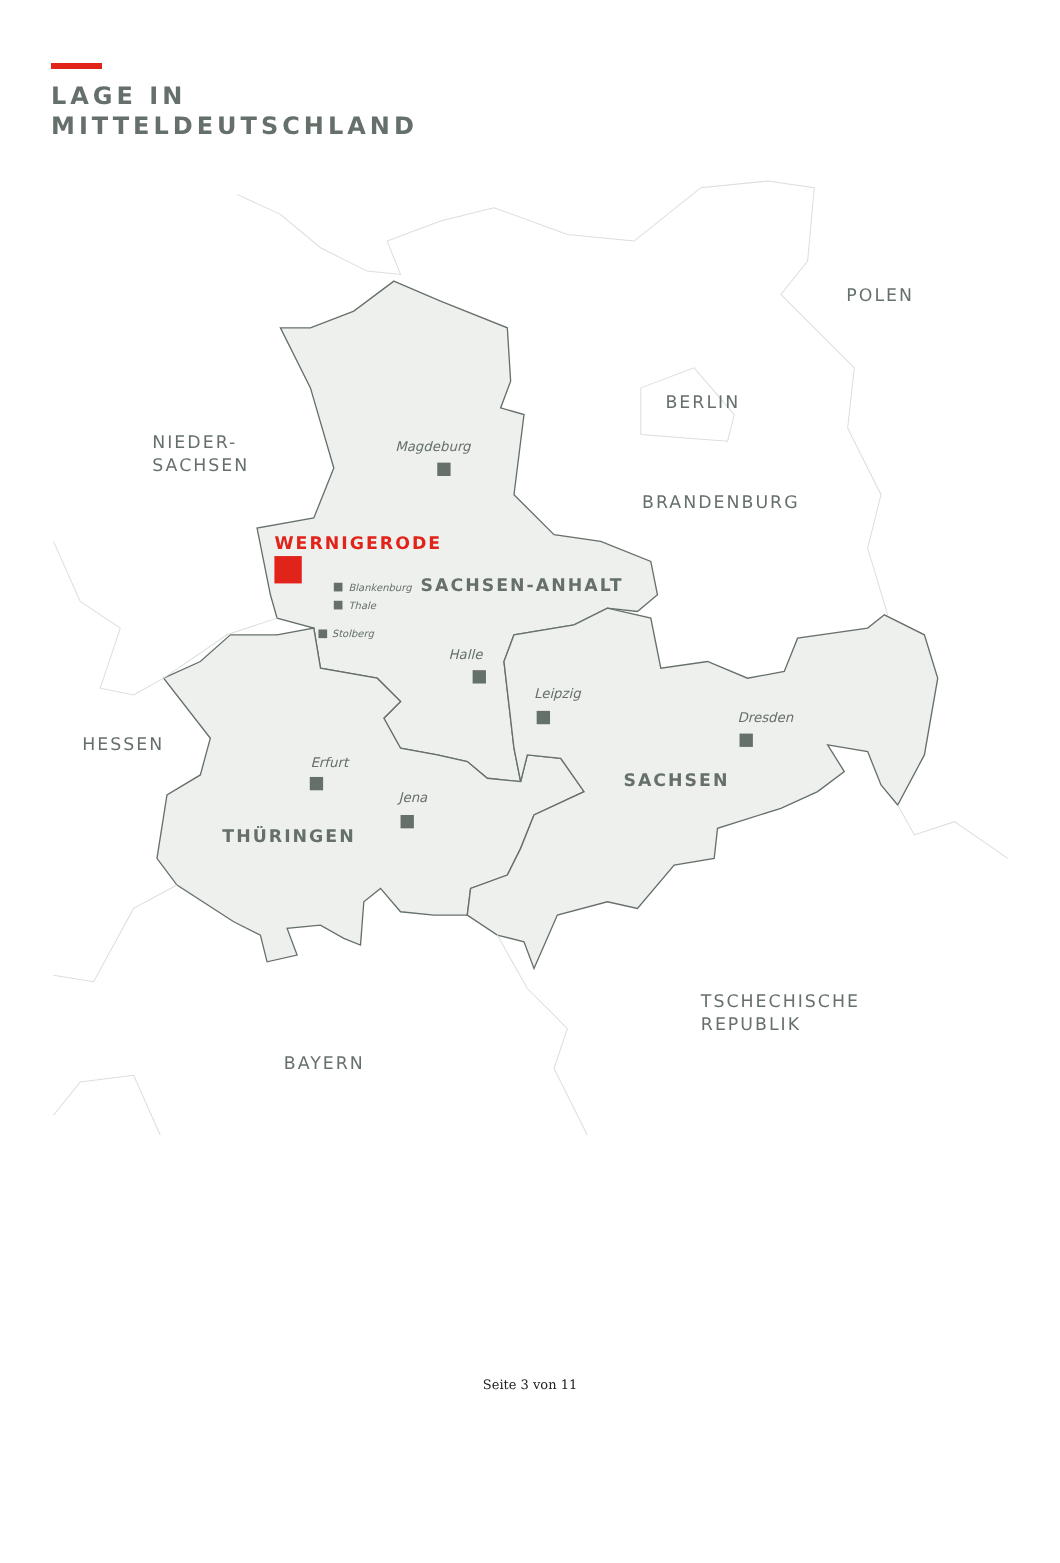LAGE IN
MITTELDEUTSCHLAND
POLEN
BERLIN
NIEDER-
SACHSEN
BRANDENBURG
HESSEN
TSCHECHISCHE
REPUBLIK
BAYERN
SACHSEN-ANHALT
SACHSEN
THÜRINGEN
WERNIGERODE
Magdeburg
Halle
Leipzig
Dresden
Erfurt
Jena
Blankenburg
Thale
Stolberg
Seite 3 von 11